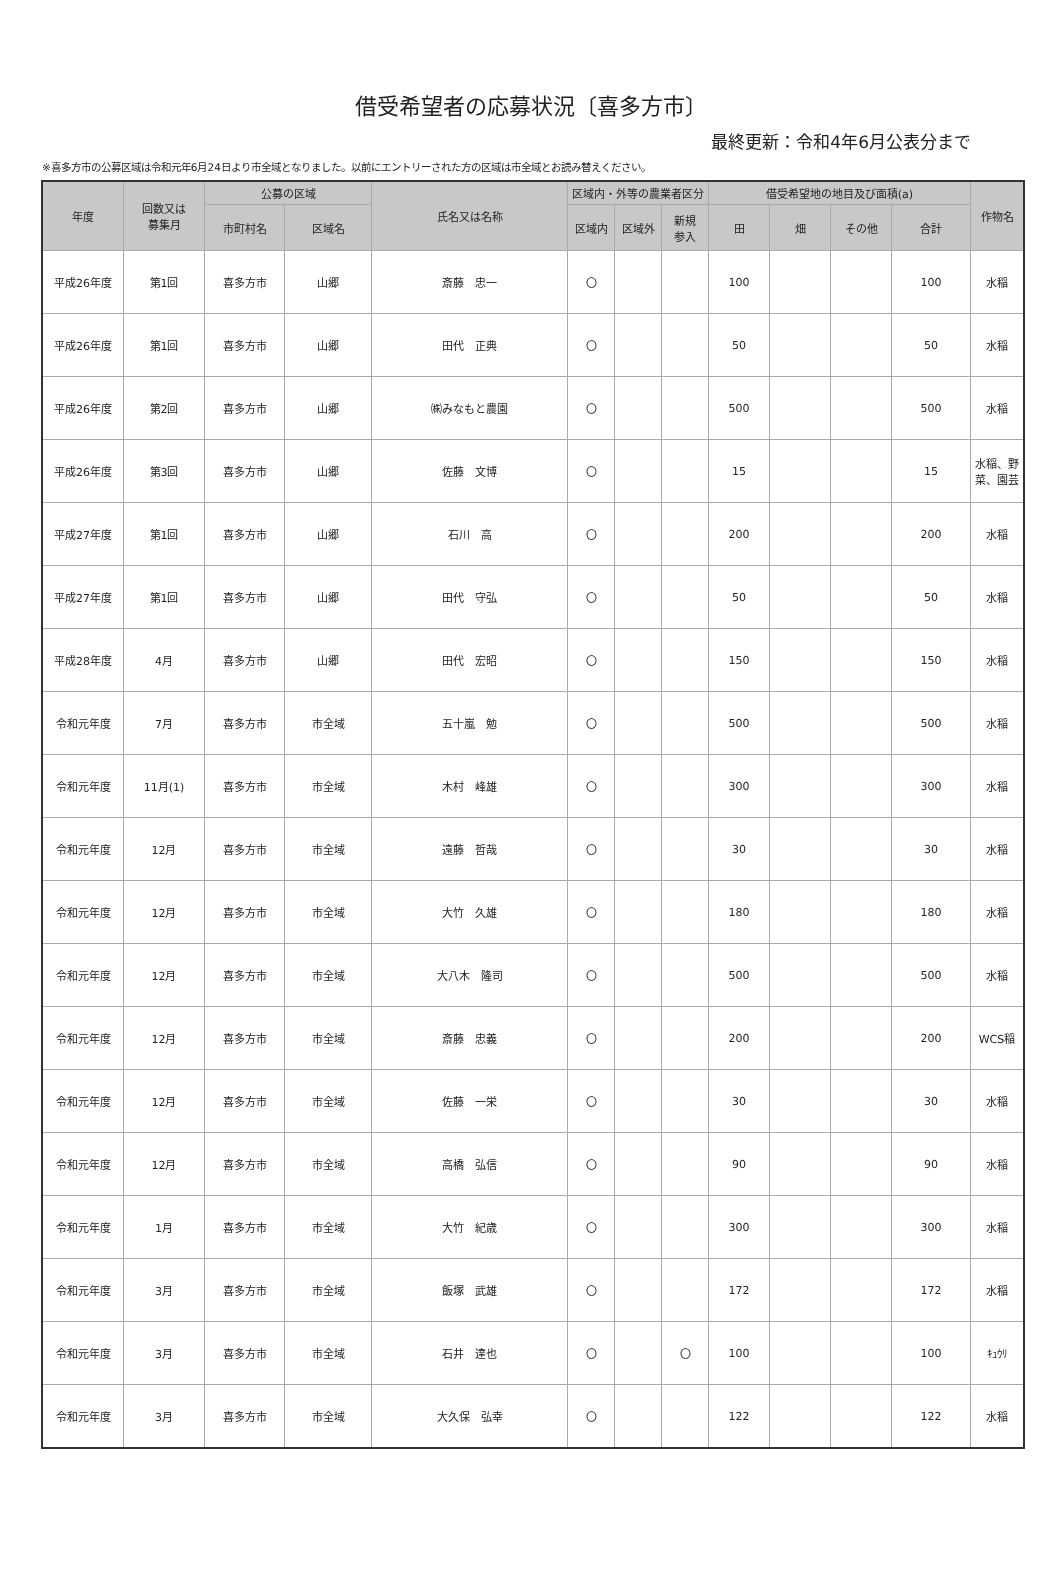借受希望者の応募状況〔喜多方市〕
最終更新：令和4年6月公表分まで
※喜多方市の公募区域は令和元年6月24日より市全域となりました。以前にエントリーされた方の区域は市全域とお読み替えください。
| 年度 | 回数又は 募集月 | 公募の区域 | | 氏名又は名称 | 区域内・外等の農業者区分 | | | 借受希望地の地目及び面積(a) | | | | 作物名 |
| --- | --- | --- | --- | --- | --- | --- | --- | --- | --- | --- | --- | --- |
| | | 市町村名 | 区域名 | | 区域内 | 区域外 | 新規 参入 | 田 | 畑 | その他 | 合計 | |
| 平成26年度 | 第1回 | 喜多方市 | 山郷 | 斎藤 忠一 | 〇 | | | 100 | | | 100 | 水稲 |
| 平成26年度 | 第1回 | 喜多方市 | 山郷 | 田代 正典 | 〇 | | | 50 | | | 50 | 水稲 |
| 平成26年度 | 第2回 | 喜多方市 | 山郷 | ㈱みなもと農園 | 〇 | | | 500 | | | 500 | 水稲 |
| 平成26年度 | 第3回 | 喜多方市 | 山郷 | 佐藤 文博 | 〇 | | | 15 | | | 15 | 水稲、野 菜、園芸 |
| 平成27年度 | 第1回 | 喜多方市 | 山郷 | 石川 高 | 〇 | | | 200 | | | 200 | 水稲 |
| 平成27年度 | 第1回 | 喜多方市 | 山郷 | 田代 守弘 | 〇 | | | 50 | | | 50 | 水稲 |
| 平成28年度 | 4月 | 喜多方市 | 山郷 | 田代 宏昭 | 〇 | | | 150 | | | 150 | 水稲 |
| 令和元年度 | 7月 | 喜多方市 | 市全域 | 五十嵐 勉 | 〇 | | | 500 | | | 500 | 水稲 |
| 令和元年度 | 11月(1) | 喜多方市 | 市全域 | 木村 峰雄 | 〇 | | | 300 | | | 300 | 水稲 |
| 令和元年度 | 12月 | 喜多方市 | 市全域 | 遠藤 哲哉 | 〇 | | | 30 | | | 30 | 水稲 |
| 令和元年度 | 12月 | 喜多方市 | 市全域 | 大竹 久雄 | 〇 | | | 180 | | | 180 | 水稲 |
| 令和元年度 | 12月 | 喜多方市 | 市全域 | 大八木 隆司 | 〇 | | | 500 | | | 500 | 水稲 |
| 令和元年度 | 12月 | 喜多方市 | 市全域 | 斎藤 忠義 | 〇 | | | 200 | | | 200 | WCS稲 |
| 令和元年度 | 12月 | 喜多方市 | 市全域 | 佐藤 一栄 | 〇 | | | 30 | | | 30 | 水稲 |
| 令和元年度 | 12月 | 喜多方市 | 市全域 | 高橋 弘信 | 〇 | | | 90 | | | 90 | 水稲 |
| 令和元年度 | 1月 | 喜多方市 | 市全域 | 大竹 紀歳 | 〇 | | | 300 | | | 300 | 水稲 |
| 令和元年度 | 3月 | 喜多方市 | 市全域 | 飯塚 武雄 | 〇 | | | 172 | | | 172 | 水稲 |
| 令和元年度 | 3月 | 喜多方市 | 市全域 | 石井 達也 | 〇 | | 〇 | 100 | | | 100 | ｷｭｳﾘ |
| 令和元年度 | 3月 | 喜多方市 | 市全域 | 大久保 弘幸 | 〇 | | | 122 | | | 122 | 水稲 |